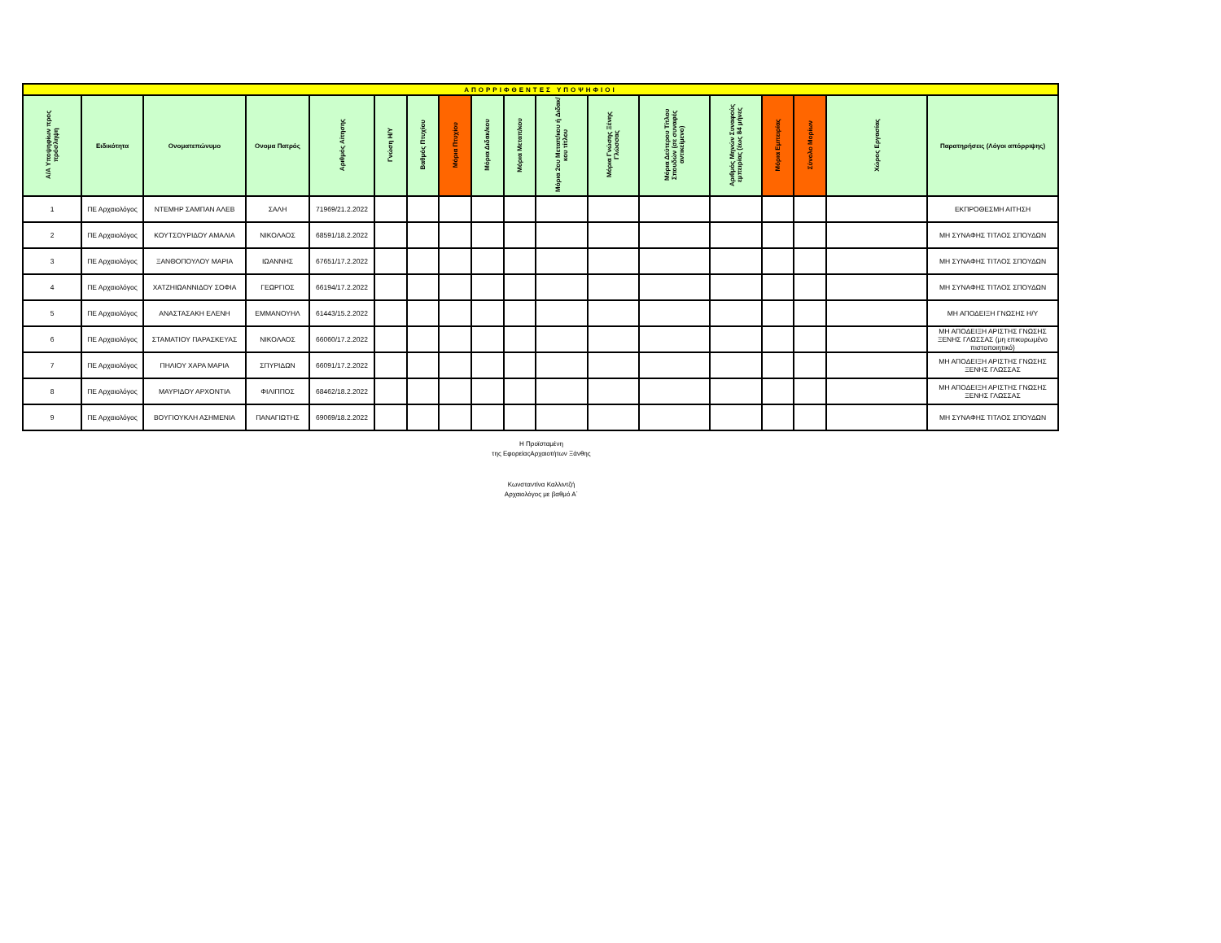| ΑΠΟΡΡΙΦΘΕΝΤΕΣ ΥΠΟΨΗΦΙΟΙ | | | | | | | | | | | | | | | | | |
| Α/Α Υποψηφίων προς πρόσληψη | Ειδικότητα | Ονοματεπώνυμο | Ονομα Πατρός | Αριθμός Αίτησης | Γνώση Η/Υ | Βαθμός Πτυχίου | Μόρια Πτυχίου | Μόρια Διδακ/κου | Μόρια Μεταπ/κου | Μόρια 2ου Μεταπ/κου ή Διδακ/κου τίτλου | Μόρια Γνώσης Ξένης Γλώσσας | Μόρια Δεύτερου Τίτλου Σπουδών (σε συναφές αντικείμενο) | Αριθμός Μηνών Συναφούς εμπειρίας (έως 84 μήνες | Μόρια Εμπειρίας | Σύνολο Μορίων | Χώρος Εργασίας | Παρατηρήσεις (Λόγοι απόρριψης) |
| 1 | ΠΕ Αρχαιολόγος | ΝΤΕΜΗΡ ΣΑΜΠΑΝ ΑΛΕΒ | ΣΑΛΗ | 71969/21.2.2022 | | | | | | | | | | | | | ΕΚΠΡΟΘΕΣΜΗ ΑΙΤΗΣΗ |
| 2 | ΠΕ Αρχαιολόγος | ΚΟΥΤΣΟΥΡΙΔΟΥ ΑΜΑΛΙΑ | ΝΙΚΟΛΑΟΣ | 68591/18.2.2022 | | | | | | | | | | | | | ΜΗ ΣΥΝΑΦΗΣ ΤΙΤΛΟΣ ΣΠΟΥΔΩΝ |
| 3 | ΠΕ Αρχαιολόγος | ΞΑΝΘΟΠΟΥΛΟΥ ΜΑΡΙΑ | ΙΩΑΝΝΗΣ | 67651/17.2.2022 | | | | | | | | | | | | | ΜΗ ΣΥΝΑΦΗΣ ΤΙΤΛΟΣ ΣΠΟΥΔΩΝ |
| 4 | ΠΕ Αρχαιολόγος | ΧΑΤΖΗΙΩΑΝΝΙΔΟΥ ΣΟΦΙΑ | ΓΕΩΡΓΙΟΣ | 66194/17.2.2022 | | | | | | | | | | | | | ΜΗ ΣΥΝΑΦΗΣ ΤΙΤΛΟΣ ΣΠΟΥΔΩΝ |
| 5 | ΠΕ Αρχαιολόγος | ΑΝΑΣΤΑΣΑΚΗ ΕΛΕΝΗ | ΕΜΜΑΝΟΥΗΛ | 61443/15.2.2022 | | | | | | | | | | | | | ΜΗ ΑΠΟΔΕΙΞΗ ΓΝΩΣΗΣ Η/Υ |
| 6 | ΠΕ Αρχαιολόγος | ΣΤΑΜΑΤΙΟΥ ΠΑΡΑΣΚΕΥΑΣ | ΝΙΚΟΛΑΟΣ | 66060/17.2.2022 | | | | | | | | | | | | | ΜΗ ΑΠΟΔΕΙΞΗ ΑΡΙΣΤΗΣ ΓΝΩΣΗΣ ΞΕΝΗΣ ΓΛΩΣΣΑΣ (μη επικυρωμένο πιστοποιητικό) |
| 7 | ΠΕ Αρχαιολόγος | ΠΗΛΙΟΥ ΧΑΡΑ ΜΑΡΙΑ | ΣΠΥΡΙΔΩΝ | 66091/17.2.2022 | | | | | | | | | | | | | ΜΗ ΑΠΟΔΕΙΞΗ ΑΡΙΣΤΗΣ ΓΝΩΣΗΣ ΞΕΝΗΣ ΓΛΩΣΣΑΣ |
| 8 | ΠΕ Αρχαιολόγος | ΜΑΥΡΙΔΟΥ ΑΡΧΟΝΤΙΑ | ΦΙΛΙΠΠΟΣ | 68462/18.2.2022 | | | | | | | | | | | | | ΜΗ ΑΠΟΔΕΙΞΗ ΑΡΙΣΤΗΣ ΓΝΩΣΗΣ ΞΕΝΗΣ ΓΛΩΣΣΑΣ |
| 9 | ΠΕ Αρχαιολόγος | ΒΟΥΓΙΟΥΚΛΗ ΑΣΗΜΕΝΙΑ | ΠΑΝΑΓΙΩΤΗΣ | 69069/18.2.2022 | | | | | | | | | | | | | ΜΗ ΣΥΝΑΦΗΣ ΤΙΤΛΟΣ ΣΠΟΥΔΩΝ |
Η Προϊσταμένη
της ΕφορείαςΑρχαιοτήτων Ξάνθης
Κωνσταντίνα Καλλιντζή
Αρχαιολόγος με βαθμό Α΄